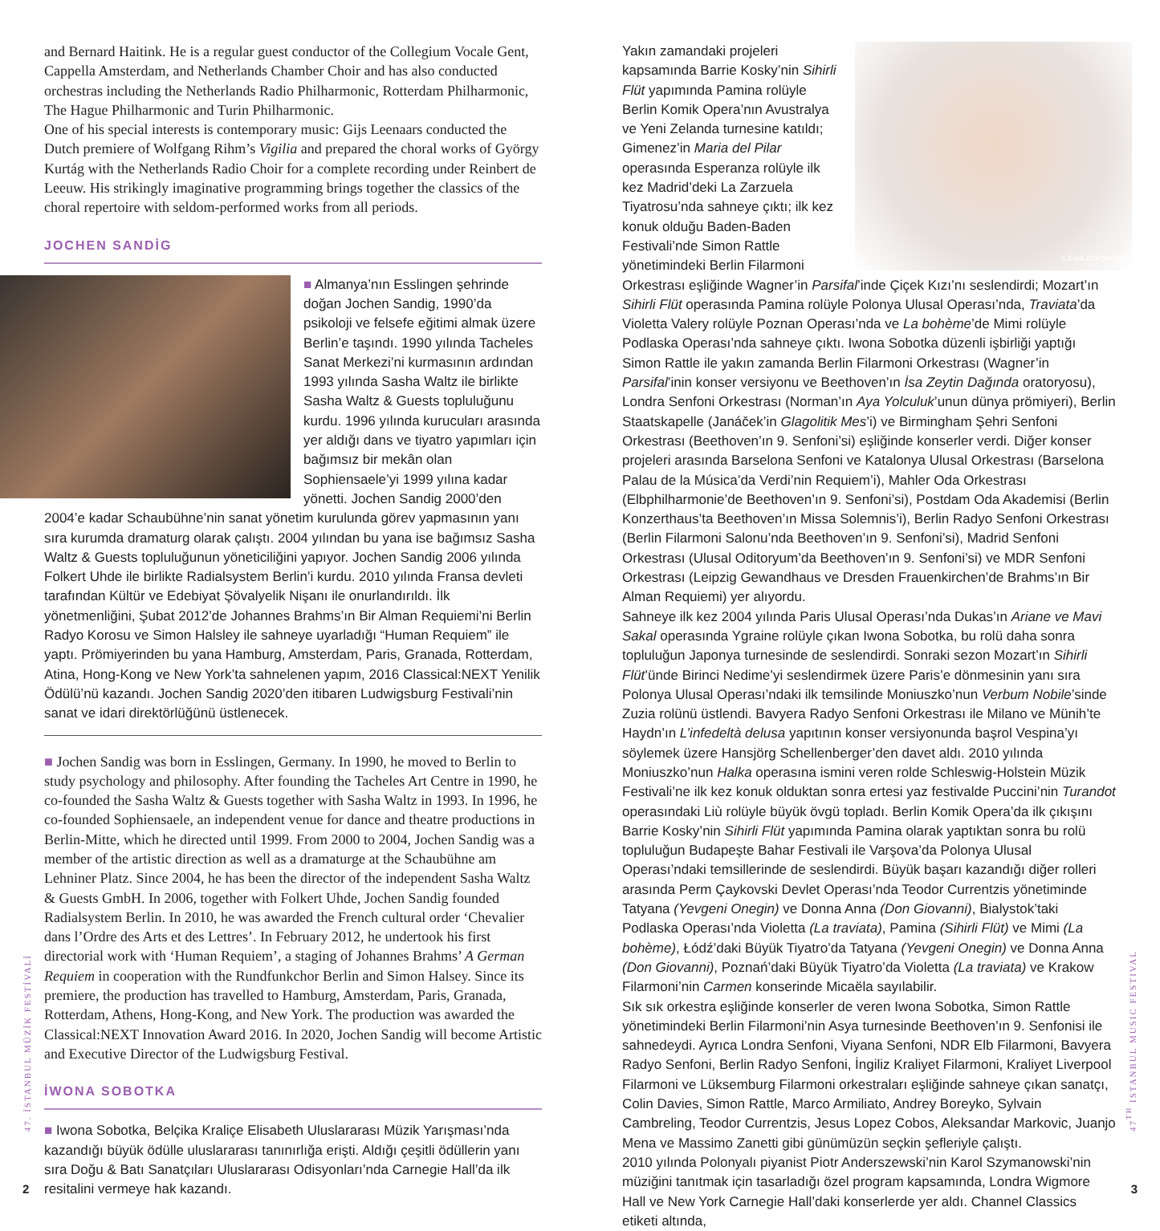and Bernard Haitink. He is a regular guest conductor of the Collegium Vocale Gent, Cappella Amsterdam, and Netherlands Chamber Choir and has also conducted orchestras including the Netherlands Radio Philharmonic, Rotterdam Philharmonic, The Hague Philharmonic and Turin Philharmonic.
One of his special interests is contemporary music: Gijs Leenaars conducted the Dutch premiere of Wolfgang Rihm’s Vigilia and prepared the choral works of György Kurtág with the Netherlands Radio Choir for a complete recording under Reinbert de Leeuw. His strikingly imaginative programming brings together the classics of the choral repertoire with seldom-performed works from all periods.
JOCHEN SANDİG
■ Almanya’nın Esslingen şehrinde doğan Jochen Sandig, 1990’da psikoloji ve felsefe eğitimi almak üzere Berlin’e taşındı. 1990 yılında Tacheles Sanat Merkezi’ni kurmasının ardından 1993 yılında Sasha Waltz ile birlikte Sasha Waltz & Guests topluluğunu kurdu. 1996 yılında kurucuları arasında yer aldığı dans ve tiyatro yapımları için bağımsız bir mekân olan Sophiensaele’yi 1999 yılına kadar yönetti. Jochen Sandig 2000’den 2004’e kadar Schaubühne’nin sanat yönetim kurulunda görev yapmasının yanı sıra kurumda dramaturg olarak çalıştı. 2004 yılından bu yana ise bağımsız Sasha Waltz & Guests topluluğunun yöneticiliğini yapıyor. Jochen Sandig 2006 yılında Folkert Uhde ile birlikte Radialsystem Berlin’i kurdu. 2010 yılında Fransa devleti tarafından Kültür ve Edebiyat Şövalyelik Nişanı ile onurlandırıldı. İlk yönetmenliğini, Şubat 2012’de Johannes Brahms’ın Bir Alman Requiemi’ni Berlin Radyo Korosu ve Simon Halsley ile sahneye uyarladığı “Human Requiem” ile yaptı. Prömiyerinden bu yana Hamburg, Amsterdam, Paris, Granada, Rotterdam, Atina, Hong-Kong ve New York’ta sahnelenen yapım, 2016 Classical:NEXT Yenilik Ödülü’nü kazandı. Jochen Sandig 2020’den itibaren Ludwigsburg Festivali’nin sanat ve idari direktörlüğünü üstlenecek.
■ Jochen Sandig was born in Esslingen, Germany. In 1990, he moved to Berlin to study psychology and philosophy. After founding the Tacheles Art Centre in 1990, he co-founded the Sasha Waltz & Guests together with Sasha Waltz in 1993. In 1996, he co-founded Sophiensaele, an independent venue for dance and theatre productions in Berlin-Mitte, which he directed until 1999. From 2000 to 2004, Jochen Sandig was a member of the artistic direction as well as a dramaturge at the Schaubühne am Lehniner Platz. Since 2004, he has been the director of the independent Sasha Waltz & Guests GmbH. In 2006, together with Folkert Uhde, Jochen Sandig founded Radialsystem Berlin. In 2010, he was awarded the French cultural order ‘Chevalier dans l’Ordre des Arts et des Lettres’. In February 2012, he undertook his first directorial work with ‘Human Requiem’, a staging of Johannes Brahms’ A German Requiem in cooperation with the Rundfunkchor Berlin and Simon Halsey. Since its premiere, the production has travelled to Hamburg, Amsterdam, Paris, Granada, Rotterdam, Athens, Hong-Kong, and New York. The production was awarded the Classical:NEXT Innovation Award 2016. In 2020, Jochen Sandig will become Artistic and Executive Director of the Ludwigsburg Festival.
İWONA SOBOTKA
■ Iwona Sobotka, Belçika Kraliçe Elisabeth Uluslararası Müzik Yarışması’nda kazandığı büyük ödülle uluslararası tanınırlığa erişti. Aldığı çeşitli ödüllerin yanı sıra Doğu & Batı Sanatçıları Uluslararası Odisyonları’nda Carnegie Hall’da ilk resitalini vermeye hak kazandı.
© EWA ZUKOWSKA
Yakın zamandaki projeleri kapsamında Barrie Kosky’nin Sihirli Flüt yapımında Pamina rolüyle Berlin Komik Opera’nın Avustralya ve Yeni Zelanda turnesine katıldı; Gimenez’in Maria del Pilar operasında Esperanza rolüyle ilk kez Madrid’deki La Zarzuela Tiyatrosu’nda sahneye çıktı; ilk kez konuk olduğu Baden-Baden Festivali’nde Simon Rattle yönetimindeki Berlin Filarmoni Orkestrası eşliğinde Wagner’in Parsifal’inde Çiçek Kızı’nı seslendirdi; Mozart’ın Sihirli Flüt operasında Pamina rolüyle Polonya Ulusal Operası’nda, Traviata’da Violetta Valery rolüyle Poznan Operası’nda ve La bohème’de Mimi rolüyle Podlaska Operası’nda sahneye çıktı. Iwona Sobotka düzenli işbirliği yaptığı Simon Rattle ile yakın zamanda Berlin Filarmoni Orkestrası (Wagner’in Parsifal’inin konser versiyonu ve Beethoven’ın İsa Zeytin Dağında oratoryosu), Londra Senfoni Orkestrası (Norman’ın Aya Yolculuk’unun dünya prömiyeri), Berlin Staatskapelle (Janáček’in Glagolitik Mes’i) ve Birmingham Şehri Senfoni Orkestrası (Beethoven’ın 9. Senfoni’si) eşliğinde konserler verdi. Diğer konser projeleri arasında Barselona Senfoni ve Katalonya Ulusal Orkestrası (Barselona Palau de la Música’da Verdi’nin Requiem’i), Mahler Oda Orkestrası (Elbphilharmonie’de Beethoven’ın 9. Senfoni’si), Postdam Oda Akademisi (Berlin Konzerthaus’ta Beethoven’ın Missa Solemnis’i), Berlin Radyo Senfoni Orkestrası (Berlin Filarmoni Salonu’nda Beethoven’ın 9. Senfoni’si), Madrid Senfoni Orkestrası (Ulusal Oditoryum’da Beethoven’ın 9. Senfoni’si) ve MDR Senfoni Orkestrası (Leipzig Gewandhaus ve Dresden Frauenkirchen’de Brahms’ın Bir Alman Requiemi) yer alıyordu.
Sahneye ilk kez 2004 yılında Paris Ulusal Operası’nda Dukas’ın Ariane ve Mavi Sakal operasında Ygraine rolüyle çıkan Iwona Sobotka, bu rolü daha sonra topluluğun Japonya turnesinde de seslendirdi. Sonraki sezon Mozart’ın Sihirli Flüt’ünde Birinci Nedime’yi seslendirmek üzere Paris’e dönmesinin yanı sıra Polonya Ulusal Operası’ndaki ilk temsilinde Moniuszko’nun Verbum Nobile’sinde Zuzia rolünü üstlendi. Bavyera Radyo Senfoni Orkestrası ile Milano ve Münih’te Haydn’ın L’infedeltà delusa yapıtının konser versiyonunda başrol Vespina’yı söylemek üzere Hansjörg Schellenberger’den davet aldı. 2010 yılında Moniuszko’nun Halka operasına ismini veren rolde Schleswig-Holstein Müzik Festivali’ne ilk kez konuk olduktan sonra ertesi yaz festivalde Puccini’nin Turandot operasındaki Liù rolüyle büyük övgü topladı. Berlin Komik Opera’da ilk çıkışını Barrie Kosky’nin Sihirli Flüt yapımında Pamina olarak yaptıktan sonra bu rolü topluluğun Budapeşte Bahar Festivali ile Varşova’da Polonya Ulusal Operası’ndaki temsillerinde de seslendirdi. Büyük başarı kazandığı diğer rolleri arasında Perm Çaykovski Devlet Operası’nda Teodor Currentzis yönetiminde Tatyana (Yevgeni Onegin) ve Donna Anna (Don Giovanni), Bialystok’taki Podlaska Operası’nda Violetta (La traviata), Pamina (Sihirli Flüt) ve Mimi (La bohème), Łódź’daki Büyük Tiyatro’da Tatyana (Yevgeni Onegin) ve Donna Anna (Don Giovanni), Poznań’daki Büyük Tiyatro’da Violetta (La traviata) ve Krakow Filarmoni’nin Carmen konserinde Micaëla sayılabilir.
Sık sık orkestra eşliğinde konserler de veren Iwona Sobotka, Simon Rattle yönetimindeki Berlin Filarmoni’nin Asya turnesinde Beethoven’ın 9. Senfonisi ile sahnedeydi. Ayrıca Londra Senfoni, Viyana Senfoni, NDR Elb Filarmoni, Bavyera Radyo Senfoni, Berlin Radyo Senfoni, İngiliz Kraliyet Filarmoni, Kraliyet Liverpool Filarmoni ve Lüksemburg Filarmoni orkestraları eşliğinde sahneye çıkan sanatçı, Colin Davies, Simon Rattle, Marco Armiliato, Andrey Boreyko, Sylvain Cambreling, Teodor Currentzis, Jesus Lopez Cobos, Aleksandar Markovic, Juanjo Mena ve Massimo Zanetti gibi günümüzün seçkin şefleriyle çalıştı.
2010 yılında Polonyalı piyanist Piotr Anderszewski’nin Karol Szymanowski’nin müziğini tanıtmak için tasarladığı özel program kapsamında, Londra Wigmore Hall ve New York Carnegie Hall’daki konserlerde yer aldı. Channel Classics etiketi altında,
47. İSTANBUL MÜZİK FESTİVALİ
47<sup>TH</sup> ISTANBUL MUSIC FESTIVAL
2 3